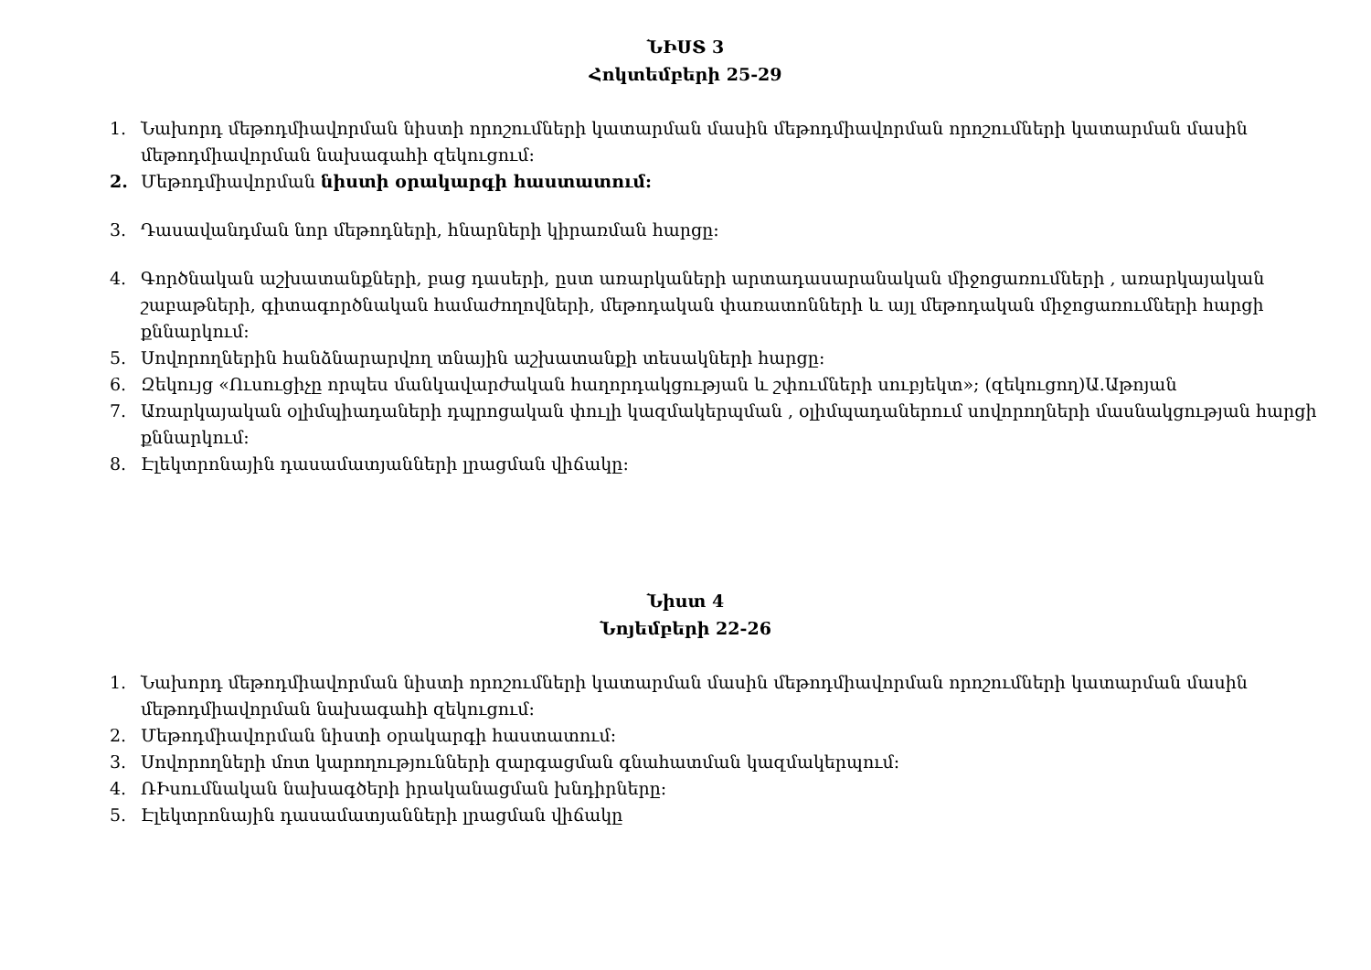ՆԻՍՏ 3
Հոկտեմբերի 25-29
1. Նախորդ մեթոդմիավորման նիստի որոշումների կատարման մասին մեթոդմիավորման որոշումների կատարման մասին մեթոդմիավորման նախագահի զեկուցում:
2. Մեթոդմիավորման նիստի օրակարգի հաստատում:
3. Դասավանդման նոր մեթոդների, հնարների կիրառման հարցը:
4. Գործնական աշխատանքների, բաց դասերի, ըստ առարկաների արտադասարանական միջոցառումների , առարկայական շաբաթների, գիտագործնական համաժողովների, մեթոդական փառատոնների և այլ մեթոդական միջոցառումների հարցի քննարկում:
5. Սովորողներին հանձնարարվող տնային աշխատանքի տեսակների հարցը:
6. Զեկույց «Ուսուցիչը որպես մանկավարժական հաղորդակցության և շփումների սուբյեկտ»; (զեկուցող)Ա.Աթոյան
7. Առարկայական օլիմպիադաների դպրոցական փուլի կազմակերպման , օլիմպադաներում սովորողների մասնակցության հարցի քննարկում:
8. Էլեկտրոնային դասամատյանների լրացման վիճակը:
Նիստ 4
Նոյեմբերի 22-26
1. Նախորդ մեթոդմիավորման նիստի որոշումների կատարման մասին մեթոդմիավորման որոշումների կատարման մասին մեթոդմիավորման նախագահի զեկուցում:
2. Մեթոդմիավորման նիստի օրակարգի հաստատում:
3. Սովորողների մոտ կարողությունների զարգացման գնահատման կազմակերպում:
4. ՌԻսումնական նախագծերի իրականացման խնդիրները:
5. Էլեկտրոնային դասամատյանների լրացման վիճակը